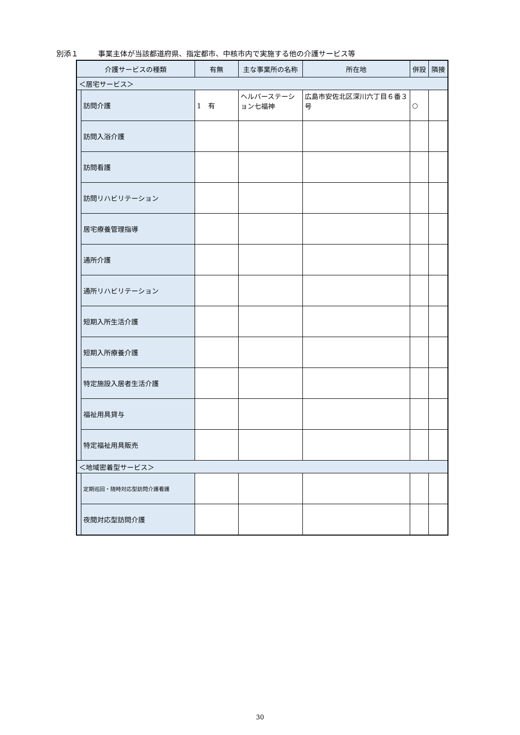別添１ 事業主体が当該都道府県、指定都市、中核市内で実施する他の介護サービス等
| 介護サービスの種類 | | 有無 | 主な事業所の名称 | 所在地 | 併設 | 隣接 |
| --- | --- | --- | --- | --- | --- | --- |
| ＜居宅サービス＞ | | | | | | |
| | 訪問介護 | 1 有 | ヘルパーステーション七福神 | 広島市安佐北区深川六丁目６番３号 | ○ | |
| | 訪問入浴介護 | | | | | |
| | 訪問看護 | | | | | |
| | 訪問リハビリテーション | | | | | |
| | 居宅療養管理指導 | | | | | |
| | 通所介護 | | | | | |
| | 通所リハビリテーション | | | | | |
| | 短期入所生活介護 | | | | | |
| | 短期入所療養介護 | | | | | |
| | 特定施設入居者生活介護 | | | | | |
| | 福祉用具貸与 | | | | | |
| | 特定福祉用具販売 | | | | | |
| ＜地域密着型サービス＞ | | | | | | |
| | 定期巡回・随時対応型訪問介護看護 | | | | | |
| | 夜間対応型訪問介護 | | | | | |
30